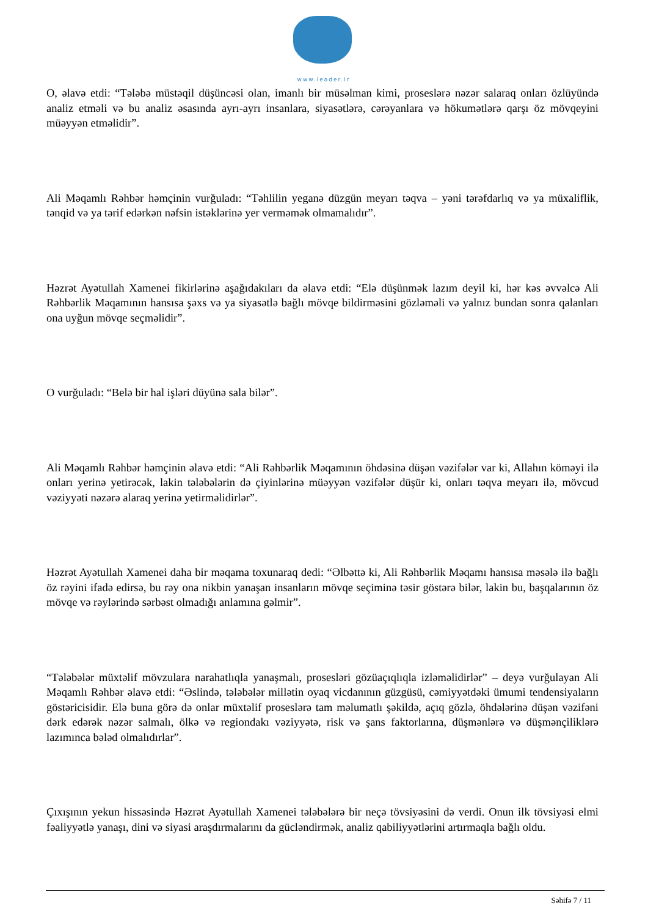www.leader.ir
O, əlavə etdi: “Tələbə müstəqil düşüncəsi olan, imanlı bir müsəlman kimi, proseslərə nəzər salaraq onları özlüyündə analiz etməli və bu analiz əsasında ayrı-ayrı insanlara, siyasətlərə, cərəyanlara və hökumətlərə qarşı öz mövqeyini müəyyən etməlidir”.
Ali Məqamlı Rəhbər həmçinin vurğuladı: “Təhlilin yeganə düzgün meyarı təqva – yəni tərəfdarlıq və ya müxaliflik, tənqid və ya tərif edərkən nəfsin istəklərinə yer verməmək olmamalıdır”.
Həzrət Ayətullah Xamenei fikirlərinə aşağıdakıları da əlavə etdi: “Elə düşünmək lazım deyil ki, hər kəs əvvəlcə Ali Rəhbərlik Məqamının hansısa şəxs və ya siyasətlə bağlı mövqe bildirməsini gözləməli və yalnız bundan sonra qalanları ona uyğun mövqe seçməlidir”.
O vurğuladı: “Belə bir hal işləri düyünə sala bilər”.
Ali Məqamlı Rəhbər həmçinin əlavə etdi: “Ali Rəhbərlik Məqamının öhdəsinə düşən vəzifələr var ki, Allahın köməyi ilə onları yerinə yetirəcək, lakin tələbələrin də çiyinlərinə müəyyən vəzifələr düşür ki, onları təqva meyarı ilə, mövcud vəziyyəti nəzərə alaraq yerinə yetirməlidirlər”.
Həzrət Ayətullah Xamenei daha bir məqama toxunaraq dedi: “Əlbəttə ki, Ali Rəhbərlik Məqamı hansısa məsələ ilə bağlı öz rəyini ifadə edirsə, bu rəy ona nikbin yanaşan insanların mövqe seçiminə təsir göstərə bilər, lakin bu, başqalarının öz mövqe və rəylərində sərbəst olmadığı anlamına gəlmir”.
“Tələbələr müxtəlif mövzulara narahatlıqla yanaşmalı, prosesləri gözüaçıqlıqla izləməlidirlər” – deyə vurğulayan Ali Məqamlı Rəhbər əlavə etdi: “Əslində, tələbələr millətin oyaq vicdanının güzgüsü, cəmiyyətdəki ümumi tendensiyaların göstəricisidir. Elə buna görə də onlar müxtəlif proseslərə tam məlumatlı şəkildə, açıq gözlə, öhdələrinə düşən vəzifəni dərk edərək nəzər salmalı, ölkə və regiondakı vəziyyətə, risk və şans faktorlarına, düşmənlərə və düşmənçiliklərə lazımınca bələd olmalıdırlar”.
Çıxışının yekun hissəsində Həzrət Ayətullah Xamenei tələbələrə bir neçə tövsiyəsini də verdi. Onun ilk tövsiyəsi elmi fəaliyyətlə yanaşı, dini və siyasi araşdırmalarını da gücləndirmək, analiz qabiliyyətlərini artırmaqla bağlı oldu.
Səhifə 7 / 11